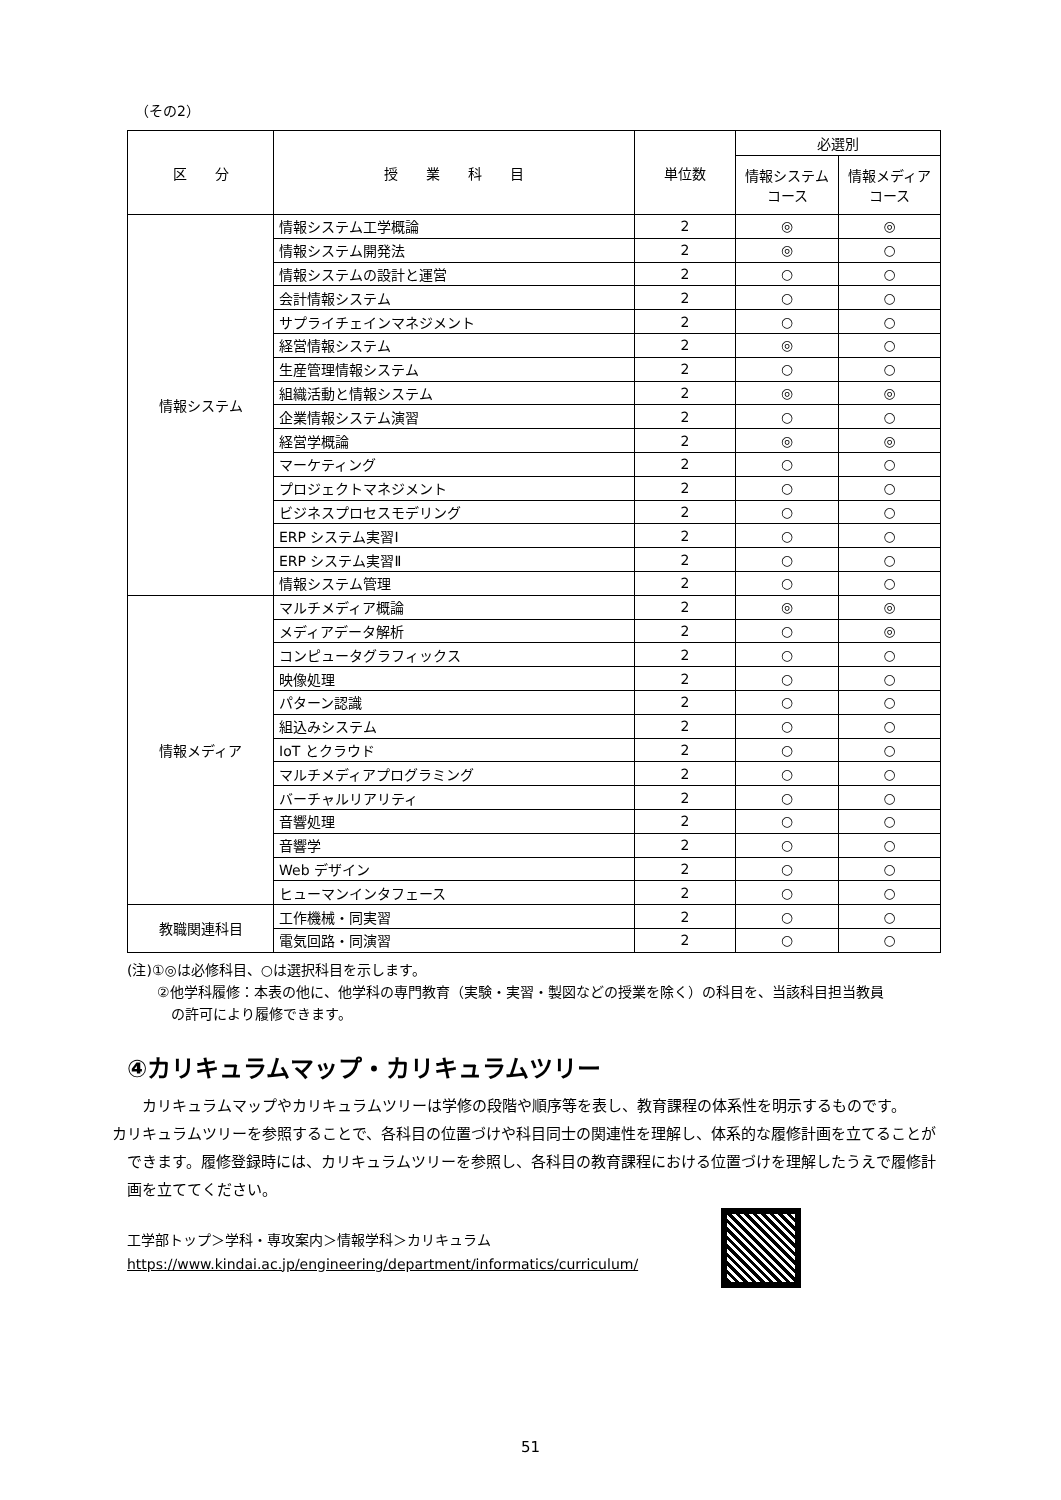（その2）
| 区 分 | 授 業 科 目 | 単位数 | 必選別 | |
| --- | --- | --- | --- | --- |
| | | | 情報システム コース | 情報メディア コース |
| 情報システム | 情報システム工学概論 | 2 | ◎ | ◎ |
| | 情報システム開発法 | 2 | ◎ | ○ |
| | 情報システムの設計と運営 | 2 | ○ | ○ |
| | 会計情報システム | 2 | ○ | ○ |
| | サプライチェインマネジメント | 2 | ○ | ○ |
| | 経営情報システム | 2 | ◎ | ○ |
| | 生産管理情報システム | 2 | ○ | ○ |
| | 組織活動と情報システム | 2 | ◎ | ◎ |
| | 企業情報システム演習 | 2 | ○ | ○ |
| | 経営学概論 | 2 | ◎ | ◎ |
| | マーケティング | 2 | ○ | ○ |
| | プロジェクトマネジメント | 2 | ○ | ○ |
| | ビジネスプロセスモデリング | 2 | ○ | ○ |
| | ERP システム実習Ⅰ | 2 | ○ | ○ |
| | ERP システム実習Ⅱ | 2 | ○ | ○ |
| | 情報システム管理 | 2 | ○ | ○ |
| 情報メディア | マルチメディア概論 | 2 | ◎ | ◎ |
| | メディアデータ解析 | 2 | ○ | ◎ |
| | コンピュータグラフィックス | 2 | ○ | ○ |
| | 映像処理 | 2 | ○ | ○ |
| | パターン認識 | 2 | ○ | ○ |
| | 組込みシステム | 2 | ○ | ○ |
| | IoT とクラウド | 2 | ○ | ○ |
| | マルチメディアプログラミング | 2 | ○ | ○ |
| | バーチャルリアリティ | 2 | ○ | ○ |
| | 音響処理 | 2 | ○ | ○ |
| | 音響学 | 2 | ○ | ○ |
| | Web デザイン | 2 | ○ | ○ |
| | ヒューマンインタフェース | 2 | ○ | ○ |
| 教職関連科目 | 工作機械・同実習 | 2 | ○ | ○ |
| | 電気回路・同演習 | 2 | ○ | ○ |
(注)①◎は必修科目、○は選択科目を示します。
②他学科履修：本表の他に、他学科の専門教育（実験・実習・製図などの授業を除く）の科目を、当該科目担当教員
　の許可により履修できます。
④カリキュラムマップ・カリキュラムツリー
カリキュラムマップやカリキュラムツリーは学修の段階や順序等を表し、教育課程の体系性を明示するものです。
カリキュラムツリーを参照することで、各科目の位置づけや科目同士の関連性を理解し、体系的な履修計画を立てることができます。履修登録時には、カリキュラムツリーを参照し、各科目の教育課程における位置づけを理解したうえで履修計画を立ててください。
工学部トップ＞学科・専攻案内＞情報学科＞カリキュラム
https://www.kindai.ac.jp/engineering/department/informatics/curriculum/
51